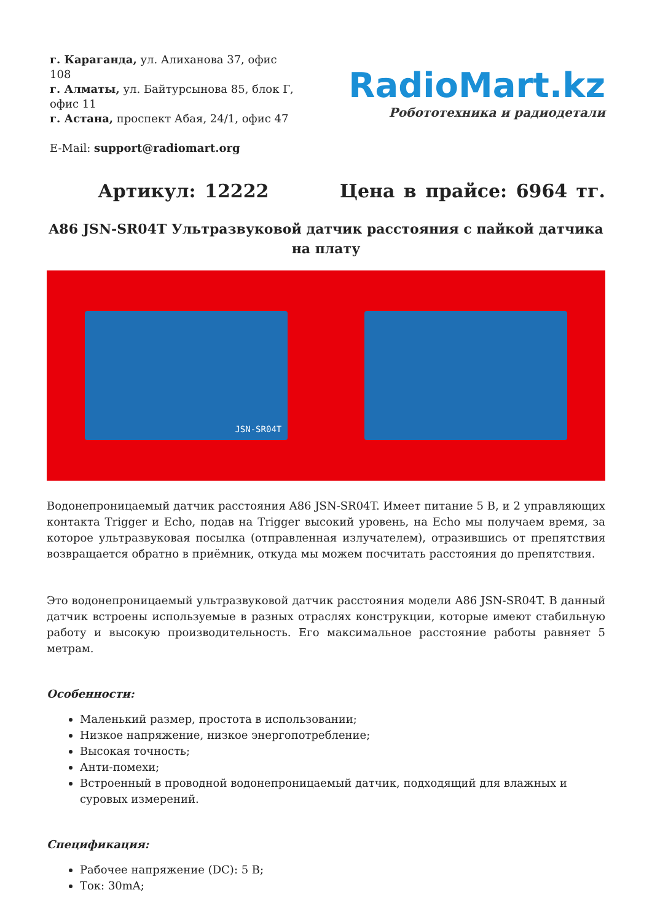г. Караганда, ул. Алиханова 37, офис 108
г. Алматы, ул. Байтурсынова 85, блок Г, офис 11
г. Астана, проспект Абая, 24/1, офис 47
E-Mail: support@radiomart.org
RadioMart.kz
Робототехника и радиодетали
Артикул: 12222 Цена в прайсе: 6964 тг.
A86 JSN-SR04T Ультразвуковой датчик расстояния с пайкой датчика на плату
JSN-SR04T
Водонепроницаемый датчик расстояния A86 JSN-SR04T. Имеет питание 5 В, и 2 управляющих контакта Trigger и Echo, подав на Trigger высокий уровень, на Echo мы получаем время, за которое ультразвуковая посылка (отправленная излучателем), отразившись от препятствия возвращается обратно в приёмник, откуда мы можем посчитать расстояния до препятствия.
Это водонепроницаемый ультразвуковой датчик расстояния модели A86 JSN-SR04T. В данный датчик встроены используемые в разных отраслях конструкции, которые имеют стабильную работу и высокую производительность. Его максимальное расстояние работы равняет 5 метрам.
Особенности:
Маленький размер, простота в использовании;
Низкое напряжение, низкое энергопотребление;
Высокая точность;
Анти-помехи;
Встроенный в проводной водонепроницаемый датчик, подходящий для влажных и суровых измерений.
Спецификация:
Рабочее напряжение (DC): 5 В;
Ток: 30mA;